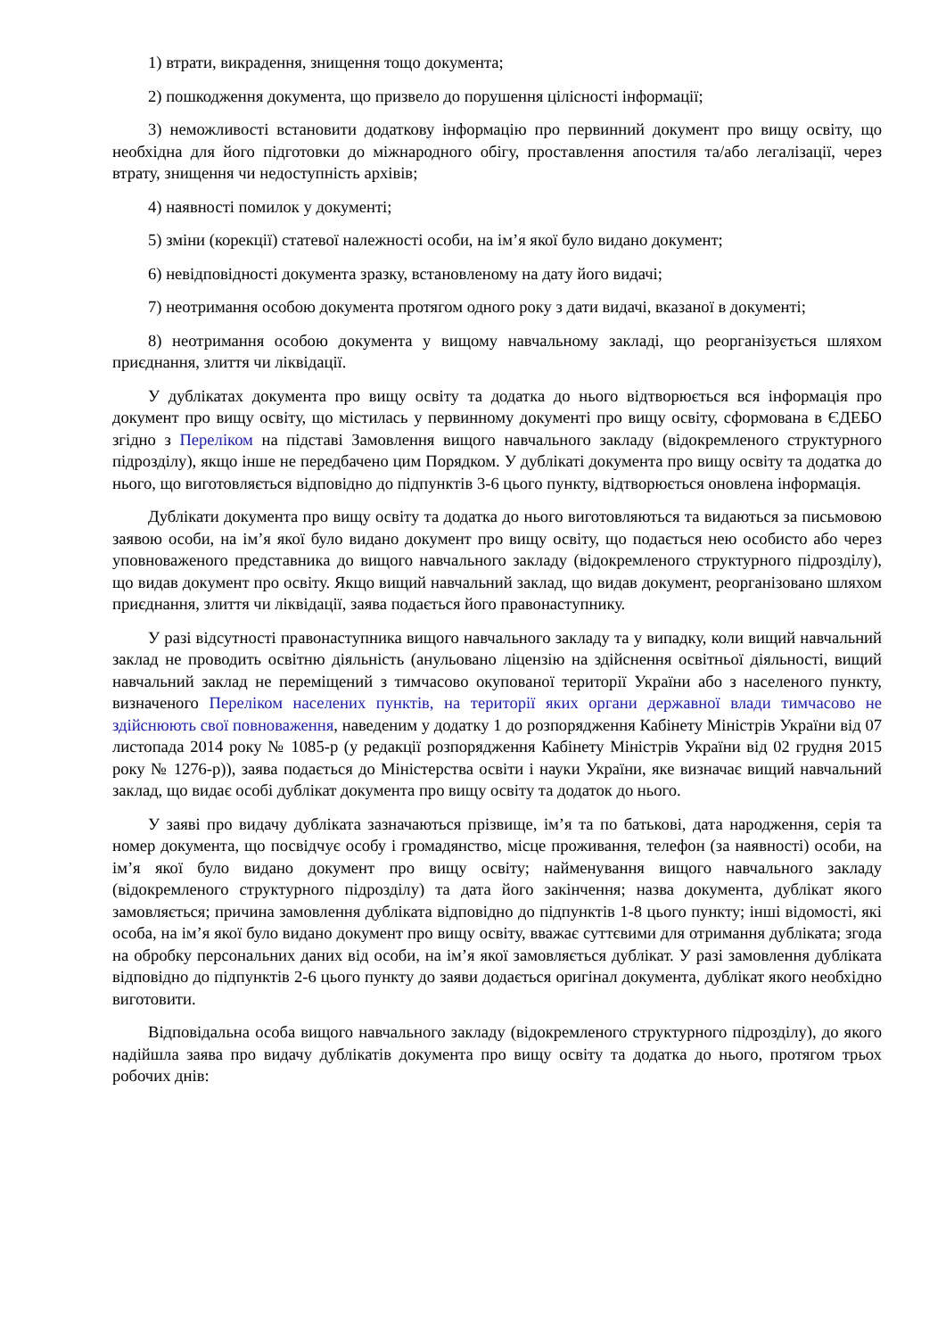1) втрати, викрадення, знищення тощо документа;
2) пошкодження документа, що призвело до порушення цілісності інформації;
3) неможливості встановити додаткову інформацію про первинний документ про вищу освіту, що необхідна для його підготовки до міжнародного обігу, проставлення апостиля та/або легалізації, через втрату, знищення чи недоступність архівів;
4) наявності помилок у документі;
5) зміни (корекції) статевої належності особи, на ім’я якої було видано документ;
6) невідповідності документа зразку, встановленому на дату його видачі;
7) неотримання особою документа протягом одного року з дати видачі, вказаної в документі;
8) неотримання особою документа у вищому навчальному закладі, що реорганізується шляхом приєднання, злиття чи ліквідації.
У дублікатах документа про вищу освіту та додатка до нього відтворюється вся інформація про документ про вищу освіту, що містилась у первинному документі про вищу освіту, сформована в ЄДЕБО згідно з Переліком на підставі Замовлення вищого навчального закладу (відокремленого структурного підрозділу), якщо інше не передбачено цим Порядком. У дублікаті документа про вищу освіту та додатка до нього, що виготовляється відповідно до підпунктів 3-6 цього пункту, відтворюється оновлена інформація.
Дублікати документа про вищу освіту та додатка до нього виготовляються та видаються за письмовою заявою особи, на ім’я якої було видано документ про вищу освіту, що подається нею особисто або через уповноваженого представника до вищого навчального закладу (відокремленого структурного підрозділу), що видав документ про освіту. Якщо вищий навчальний заклад, що видав документ, реорганізовано шляхом приєднання, злиття чи ліквідації, заява подається його правонаступнику.
У разі відсутності правонаступника вищого навчального закладу та у випадку, коли вищий навчальний заклад не проводить освітню діяльність (анульовано ліцензію на здійснення освітньої діяльності, вищий навчальний заклад не переміщений з тимчасово окупованої території України або з населеного пункту, визначеного Переліком населених пунктів, на території яких органи державної влади тимчасово не здійснюють свої повноваження, наведеним у додатку 1 до розпорядження Кабінету Міністрів України від 07 листопада 2014 року № 1085-р (у редакції розпорядження Кабінету Міністрів України від 02 грудня 2015 року № 1276-р)), заява подається до Міністерства освіти і науки України, яке визначає вищий навчальний заклад, що видає особі дублікат документа про вищу освіту та додаток до нього.
У заяві про видачу дубліката зазначаються прізвище, ім’я та по батькові, дата народження, серія та номер документа, що посвідчує особу і громадянство, місце проживання, телефон (за наявності) особи, на ім’я якої було видано документ про вищу освіту; найменування вищого навчального закладу (відокремленого структурного підрозділу) та дата його закінчення; назва документа, дублікат якого замовляється; причина замовлення дубліката відповідно до підпунктів 1-8 цього пункту; інші відомості, які особа, на ім’я якої було видано документ про вищу освіту, вважає суттєвими для отримання дубліката; згода на обробку персональних даних від особи, на ім’я якої замовляється дублікат. У разі замовлення дубліката відповідно до підпунктів 2-6 цього пункту до заяви додається оригінал документа, дублікат якого необхідно виготовити.
Відповідальна особа вищого навчального закладу (відокремленого структурного підрозділу), до якого надійшла заява про видачу дублікатів документа про вищу освіту та додатка до нього, протягом трьох робочих днів: